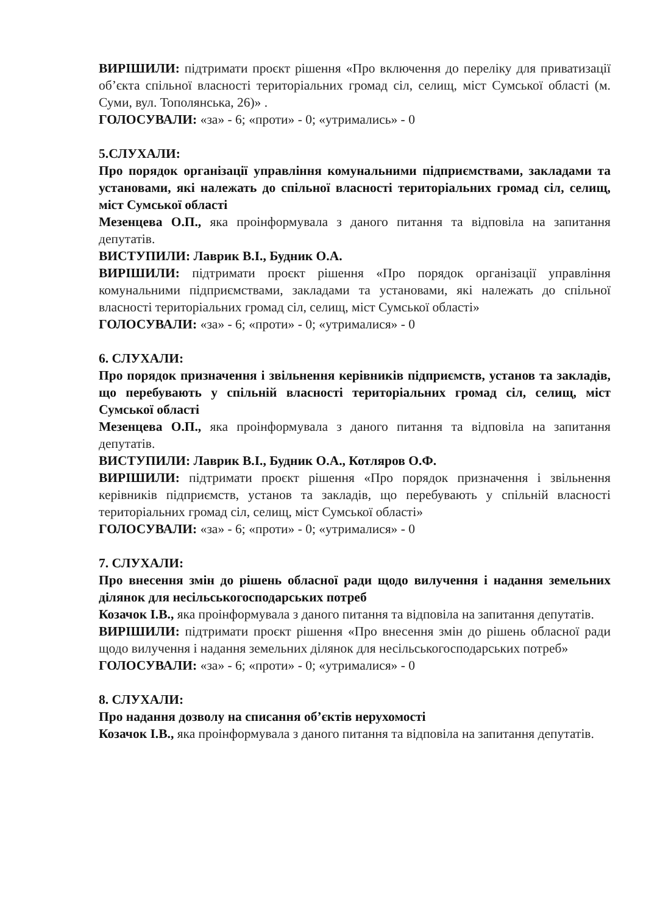ВИРІШИЛИ: підтримати проєкт рішення «Про включення до переліку для приватизації об’єкта спільної власності територіальних громад сіл, селищ, міст Сумської області (м. Суми, вул. Тополянська, 26)» .
ГОЛОСУВАЛИ: «за» - 6; «проти» - 0; «утримались» - 0
5.СЛУХАЛИ:
Про порядок організації управління комунальними підприємствами, закладами та установами, які належать до спільної власності територіальних громад сіл, селищ, міст Сумської області
Мезенцева О.П., яка проінформувала з даного питання та відповіла на запитання депутатів.
ВИСТУПИЛИ: Лаврик В.І., Будник О.А.
ВИРІШИЛИ: підтримати проєкт рішення «Про порядок організації управління комунальними підприємствами, закладами та установами, які належать до спільної власності територіальних громад сіл, селищ, міст Сумської області»
ГОЛОСУВАЛИ: «за» - 6; «проти» - 0; «утрималися» - 0
6. СЛУХАЛИ:
Про порядок призначення і звільнення керівників підприємств, установ та закладів, що перебувають у спільній власності територіальних громад сіл, селищ, міст Сумської області
Мезенцева О.П., яка проінформувала з даного питання та відповіла на запитання депутатів.
ВИСТУПИЛИ: Лаврик В.І., Будник О.А., Котляров О.Ф.
ВИРІШИЛИ: підтримати проєкт рішення «Про порядок призначення і звільнення керівників підприємств, установ та закладів, що перебувають у спільній власності територіальних громад сіл, селищ, міст Сумської області»
ГОЛОСУВАЛИ: «за» - 6; «проти» - 0; «утрималися» - 0
7. СЛУХАЛИ:
Про внесення змін до рішень обласної ради щодо вилучення і надання земельних ділянок для несільськогосподарських потреб
Козачок І.В., яка проінформувала з даного питання та відповіла на запитання депутатів.
ВИРІШИЛИ: підтримати проєкт рішення «Про внесення змін до рішень обласної ради щодо вилучення і надання земельних ділянок для несільськогосподарських потреб»
ГОЛОСУВАЛИ: «за» - 6; «проти» - 0; «утрималися» - 0
8. СЛУХАЛИ:
Про надання дозволу на списання об’єктів нерухомості
Козачок І.В., яка проінформувала з даного питання та відповіла на запитання депутатів.